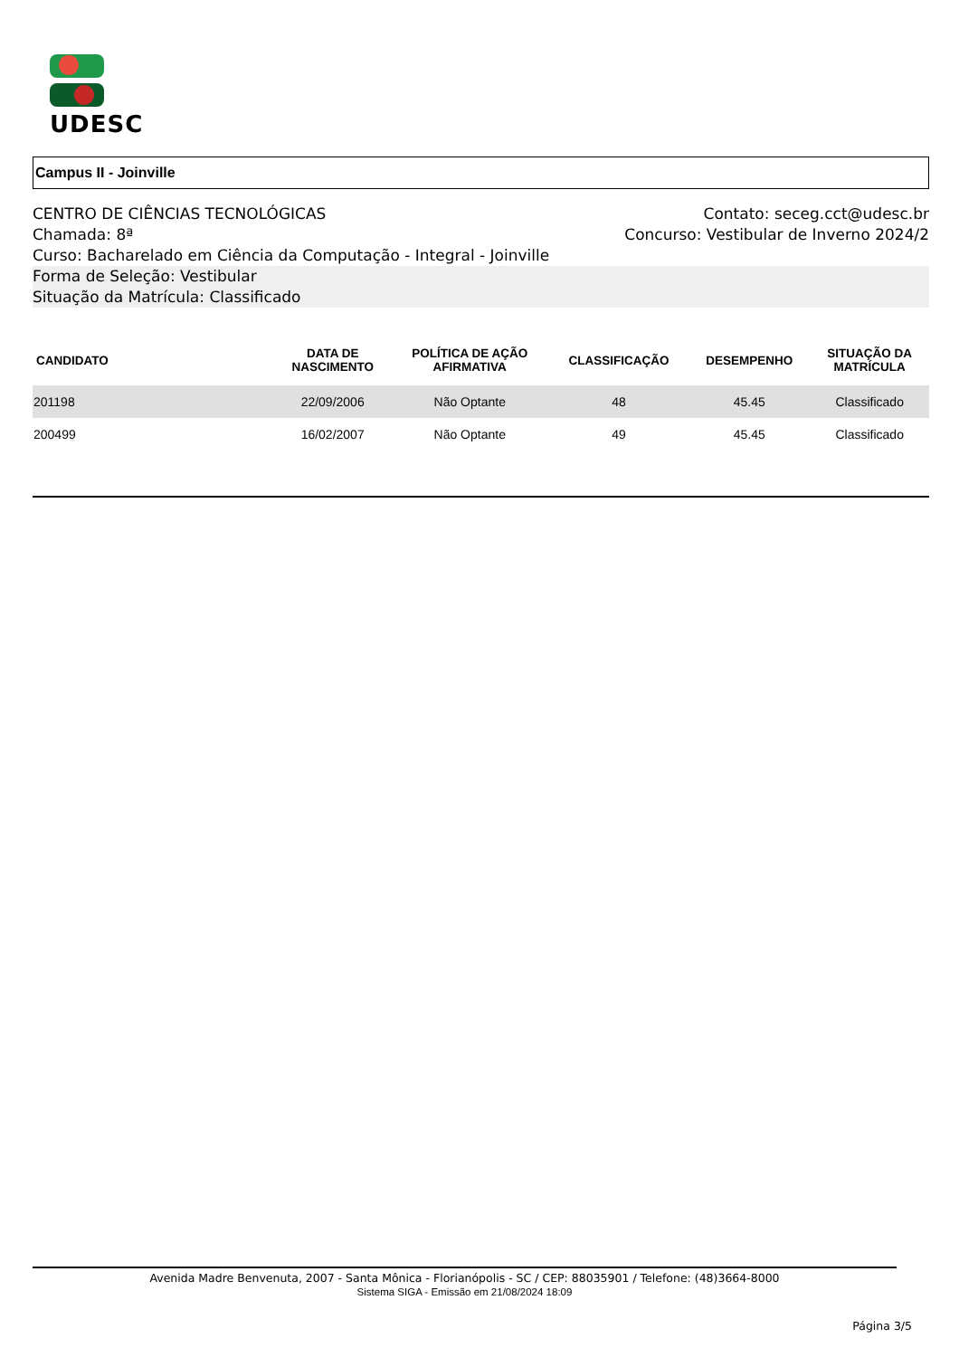UDESC
Campus II - Joinville
CENTRO DE CIÊNCIAS TECNOLÓGICAS Contato: seceg.cct@udesc.br
Chamada: 8ª Concurso: Vestibular de Inverno 2024/2
Curso: Bacharelado em Ciência da Computação - Integral - Joinville
Forma de Seleção: Vestibular
Situação da Matrícula: Classificado
| CANDIDATO | DATA DE NASCIMENTO | POLÍTICA DE AÇÃO AFIRMATIVA | CLASSIFICAÇÃO | DESEMPENHO | SITUAÇÃO DA MATRÍCULA |
| --- | --- | --- | --- | --- | --- |
| 201198 | 22/09/2006 | Não Optante | 48 | 45.45 | Classificado |
| 200499 | 16/02/2007 | Não Optante | 49 | 45.45 | Classificado |
Avenida Madre Benvenuta, 2007 - Santa Mônica - Florianópolis - SC / CEP: 88035901 / Telefone: (48)3664-8000
Sistema SIGA - Emissão em 21/08/2024 18:09
Página 3/5